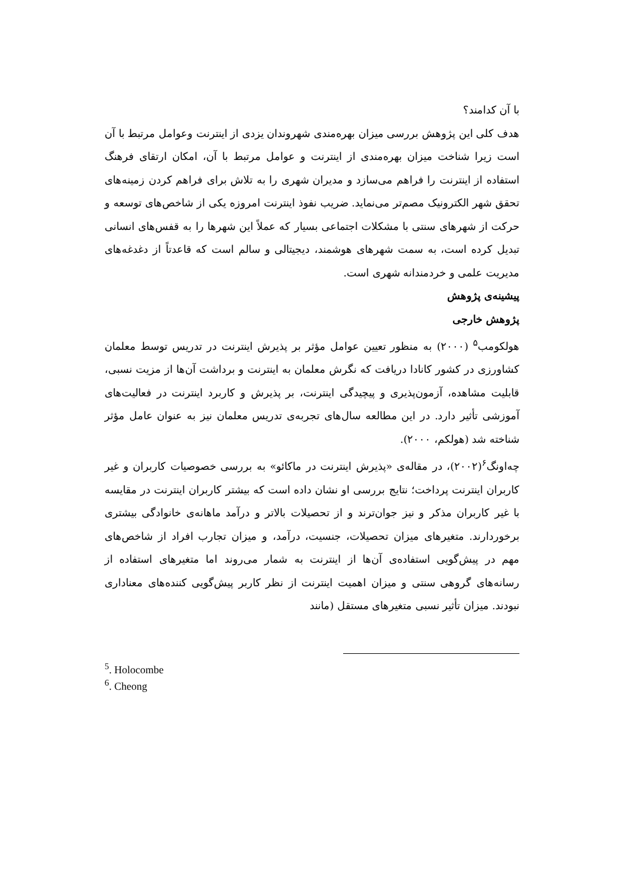با آن کدامند؟
هدف کلی این پژوهش بررسی میزان بهره‌مندی شهروندان یزدی از اینترنت وعوامل مرتبط با آن است زیرا شناخت میزان بهره‌مندی از اینترنت و عوامل مرتبط با آن، امکان ارتقای فرهنگ استفاده از اینترنت را فراهم می‌سازد و مدیران شهری را به تلاش برای فراهم کردن زمینه‌های تحقق شهر الکترونیک مصم‌تر می‌نماید. ضریب نفوذ اینترنت امروزه یکی از شاخص‌های توسعه و حرکت از شهرهای سنتی با مشکلات اجتماعی بسیار که عملاً این شهرها را به قفس‌های انسانی تبدیل کرده است، به سمت شهرهای هوشمند، دیجیتالی و سالم است که قاعدتاً از دغدغه‌های مدیریت علمی و خردمندانه شهری است.
پیشینه‌ی پژوهش
پژوهش خارجی
هولکومب<sup>۵</sup> (۲۰۰۰) به منظور تعیین عوامل مؤثر بر پذیرش اینترنت در تدریس توسط معلمان کشاورزی در کشور کانادا دریافت که نگرش معلمان به اینترنت و برداشت آن‌ها از مزیت نسبی، قابلیت مشاهده، آزمون‌پذیری و پیچیدگی اینترنت، بر پذیرش و کاربرد اینترنت در فعالیت‌های آموزشی تأثیر دارد. در این مطالعه سال‌های تجربه‌ی تدریس معلمان نیز به عنوان عامل مؤثر شناخته شد (هولکم، ۲۰۰۰).
چه‌اونگ<sup>۶</sup>(۲۰۰۲)، در مقاله‌ی «پذیرش اینترنت در ماکائو» به بررسی خصوصیات کاربران و غیر کاربران اینترنت پرداخت؛ نتایج بررسی او نشان داده است که بیشتر کاربران اینترنت در مقایسه با غیر کاربران مذکر و نیز جوان‌ترند و از تحصیلات بالاتر و درآمد ماهانه‌ی خانوادگی بیشتری برخوردارند. متغیرهای میزان تحصیلات، جنسیت، درآمد، و میزان تجارب افراد از شاخص‌های مهم در پیش‌گویی استفاده‌ی آن‌ها از اینترنت به شمار می‌روند اما متغیرهای استفاده از رسانه‌های گروهی سنتی و میزان اهمیت اینترنت از نظر کاربر پیش‌گویی کننده‌های معناداری نبودند. میزان تأثیر نسبی متغیرهای مستقل (مانند
<sup>5</sup>. Holocombe
<sup>6</sup>. Cheong